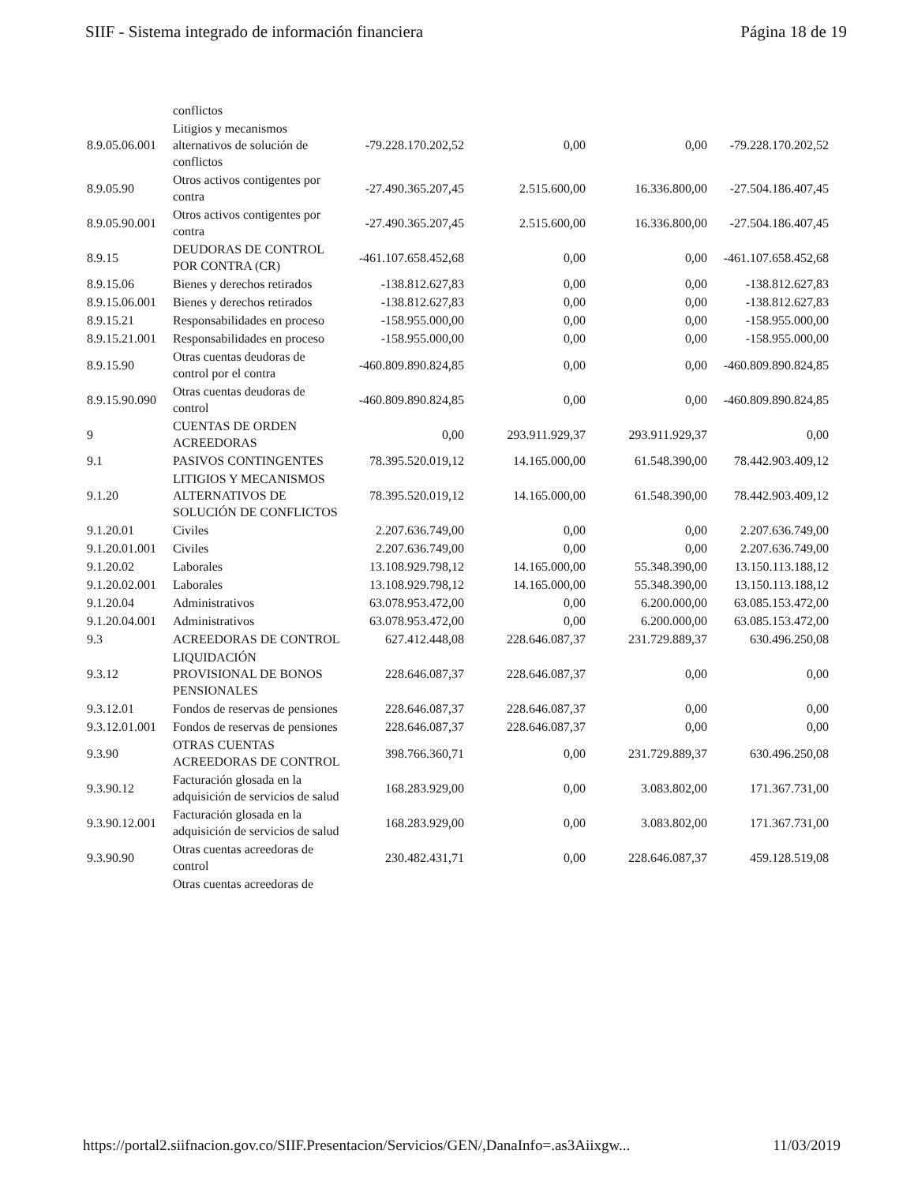SIIF - Sistema integrado de información financiera Página 18 de 19
| | conflictos | | | | |
| 8.9.05.06.001 | Litigios y mecanismos alternativos de solución de conflictos | -79.228.170.202,52 | 0,00 | 0,00 | -79.228.170.202,52 |
| 8.9.05.90 | Otros activos contigentes por contra | -27.490.365.207,45 | 2.515.600,00 | 16.336.800,00 | -27.504.186.407,45 |
| 8.9.05.90.001 | Otros activos contigentes por contra | -27.490.365.207,45 | 2.515.600,00 | 16.336.800,00 | -27.504.186.407,45 |
| 8.9.15 | DEUDORAS DE CONTROL POR CONTRA (CR) | -461.107.658.452,68 | 0,00 | 0,00 | -461.107.658.452,68 |
| 8.9.15.06 | Bienes y derechos retirados | -138.812.627,83 | 0,00 | 0,00 | -138.812.627,83 |
| 8.9.15.06.001 | Bienes y derechos retirados | -138.812.627,83 | 0,00 | 0,00 | -138.812.627,83 |
| 8.9.15.21 | Responsabilidades en proceso | -158.955.000,00 | 0,00 | 0,00 | -158.955.000,00 |
| 8.9.15.21.001 | Responsabilidades en proceso | -158.955.000,00 | 0,00 | 0,00 | -158.955.000,00 |
| 8.9.15.90 | Otras cuentas deudoras de control por el contra | -460.809.890.824,85 | 0,00 | 0,00 | -460.809.890.824,85 |
| 8.9.15.90.090 | Otras cuentas deudoras de control | -460.809.890.824,85 | 0,00 | 0,00 | -460.809.890.824,85 |
| 9 | CUENTAS DE ORDEN ACREEDORAS | 0,00 | 293.911.929,37 | 293.911.929,37 | 0,00 |
| 9.1 | PASIVOS CONTINGENTES | 78.395.520.019,12 | 14.165.000,00 | 61.548.390,00 | 78.442.903.409,12 |
| 9.1.20 | LITIGIOS Y MECANISMOS ALTERNATIVOS DE SOLUCIÓN DE CONFLICTOS | 78.395.520.019,12 | 14.165.000,00 | 61.548.390,00 | 78.442.903.409,12 |
| 9.1.20.01 | Civiles | 2.207.636.749,00 | 0,00 | 0,00 | 2.207.636.749,00 |
| 9.1.20.01.001 | Civiles | 2.207.636.749,00 | 0,00 | 0,00 | 2.207.636.749,00 |
| 9.1.20.02 | Laborales | 13.108.929.798,12 | 14.165.000,00 | 55.348.390,00 | 13.150.113.188,12 |
| 9.1.20.02.001 | Laborales | 13.108.929.798,12 | 14.165.000,00 | 55.348.390,00 | 13.150.113.188,12 |
| 9.1.20.04 | Administrativos | 63.078.953.472,00 | 0,00 | 6.200.000,00 | 63.085.153.472,00 |
| 9.1.20.04.001 | Administrativos | 63.078.953.472,00 | 0,00 | 6.200.000,00 | 63.085.153.472,00 |
| 9.3 | ACREEDORAS DE CONTROL | 627.412.448,08 | 228.646.087,37 | 231.729.889,37 | 630.496.250,08 |
| 9.3.12 | LIQUIDACIÓN PROVISIONAL DE BONOS PENSIONALES | 228.646.087,37 | 228.646.087,37 | 0,00 | 0,00 |
| 9.3.12.01 | Fondos de reservas de pensiones | 228.646.087,37 | 228.646.087,37 | 0,00 | 0,00 |
| 9.3.12.01.001 | Fondos de reservas de pensiones | 228.646.087,37 | 228.646.087,37 | 0,00 | 0,00 |
| 9.3.90 | OTRAS CUENTAS ACREEDORAS DE CONTROL | 398.766.360,71 | 0,00 | 231.729.889,37 | 630.496.250,08 |
| 9.3.90.12 | Facturación glosada en la adquisición de servicios de salud | 168.283.929,00 | 0,00 | 3.083.802,00 | 171.367.731,00 |
| 9.3.90.12.001 | Facturación glosada en la adquisición de servicios de salud | 168.283.929,00 | 0,00 | 3.083.802,00 | 171.367.731,00 |
| 9.3.90.90 | Otras cuentas acreedoras de control | 230.482.431,71 | 0,00 | 228.646.087,37 | 459.128.519,08 |
| | Otras cuentas acreedoras de | | | | |
https://portal2.siifnacion.gov.co/SIIF.Presentacion/Servicios/GEN/,DanaInfo=.as3Aiixgw... 11/03/2019